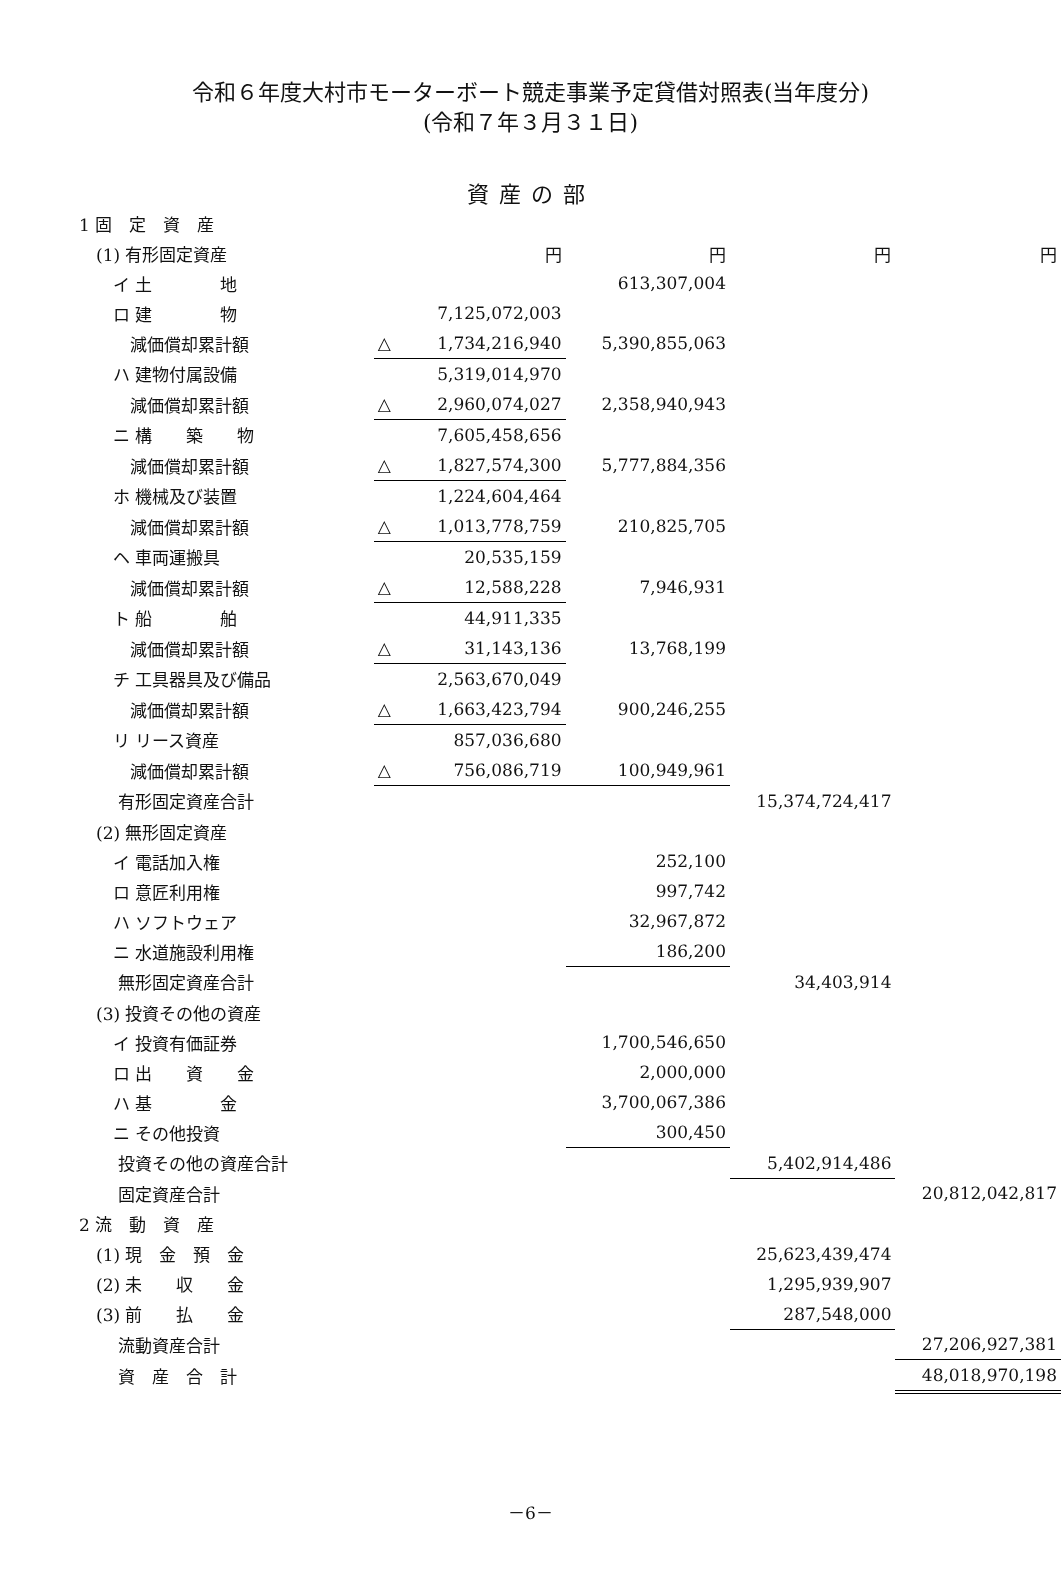令和６年度大村市モーターボート競走事業予定貸借対照表(当年度分)
(令和７年３月３１日)
資産の部
| 1 固 定 資 産 | | | | | |
| (1) 有形固定資産 | | 円 | 円 | 円 | 円 |
| イ 土 地 | | | 613,307,004 | | |
| ロ 建 物 | | 7,125,072,003 | | | |
| 減価償却累計額 | △ | 1,734,216,940 | 5,390,855,063 | | |
| ハ 建物付属設備 | | 5,319,014,970 | | | |
| 減価償却累計額 | △ | 2,960,074,027 | 2,358,940,943 | | |
| ニ 構 築 物 | | 7,605,458,656 | | | |
| 減価償却累計額 | △ | 1,827,574,300 | 5,777,884,356 | | |
| ホ 機械及び装置 | | 1,224,604,464 | | | |
| 減価償却累計額 | △ | 1,013,778,759 | 210,825,705 | | |
| ヘ 車両運搬具 | | 20,535,159 | | | |
| 減価償却累計額 | △ | 12,588,228 | 7,946,931 | | |
| ト 船 舶 | | 44,911,335 | | | |
| 減価償却累計額 | △ | 31,143,136 | 13,768,199 | | |
| チ 工具器具及び備品 | | 2,563,670,049 | | | |
| 減価償却累計額 | △ | 1,663,423,794 | 900,246,255 | | |
| リ リース資産 | | 857,036,680 | | | |
| 減価償却累計額 | △ | 756,086,719 | 100,949,961 | | |
| 有形固定資産合計 | | | | 15,374,724,417 | |
| (2) 無形固定資産 | | | | | |
| イ 電話加入権 | | | 252,100 | | |
| ロ 意匠利用権 | | | 997,742 | | |
| ハ ソフトウェア | | | 32,967,872 | | |
| ニ 水道施設利用権 | | | 186,200 | | |
| 無形固定資産合計 | | | | 34,403,914 | |
| (3) 投資その他の資産 | | | | | |
| イ 投資有価証券 | | | 1,700,546,650 | | |
| ロ 出 資 金 | | | 2,000,000 | | |
| ハ 基 金 | | | 3,700,067,386 | | |
| ニ その他投資 | | | 300,450 | | |
| 投資その他の資産合計 | | | | 5,402,914,486 | |
| 固定資産合計 | | | | | 20,812,042,817 |
| 2 流 動 資 産 | | | | | |
| (1) 現 金 預 金 | | | | 25,623,439,474 | |
| (2) 未 収 金 | | | | 1,295,939,907 | |
| (3) 前 払 金 | | | | 287,548,000 | |
| 流動資産合計 | | | | | 27,206,927,381 |
| 資 産 合 計 | | | | | 48,018,970,198 |
－6－